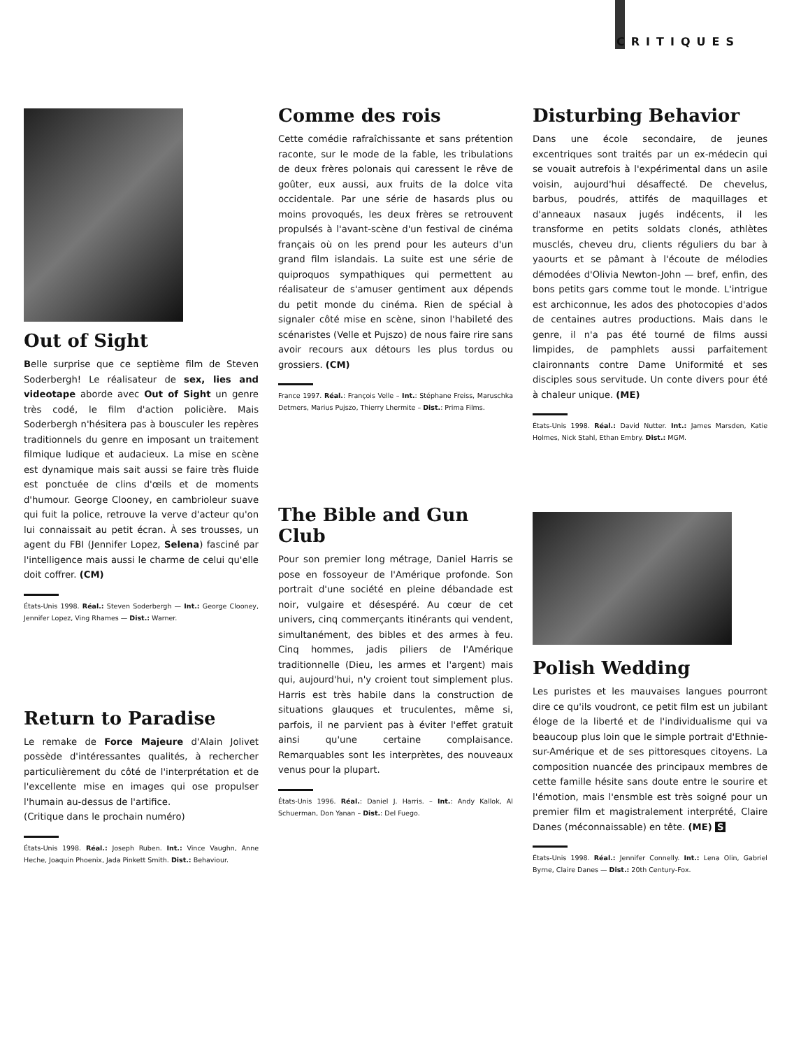CRITIQUES
Out of Sight
Belle surprise que ce septième film de Steven Soderbergh! Le réalisateur de sex, lies and videotape aborde avec Out of Sight un genre très codé, le film d'action policière. Mais Soderbergh n'hésitera pas à bousculer les repères traditionnels du genre en imposant un traitement filmique ludique et audacieux. La mise en scène est dynamique mais sait aussi se faire très fluide est ponctuée de clins d'œils et de moments d'humour. George Clooney, en cambrioleur suave qui fuit la police, retrouve la verve d'acteur qu'on lui connaissait au petit écran. À ses trousses, un agent du FBI (Jennifer Lopez, Selena) fasciné par l'intelligence mais aussi le charme de celui qu'elle doit coffrer. (CM)
États-Unis 1998. Réal.: Steven Soderbergh — Int.: George Clooney, Jennifer Lopez, Ving Rhames — Dist.: Warner.
Return to Paradise
Le remake de Force Majeure d'Alain Jolivet possède d'intéressantes qualités, à rechercher particulièrement du côté de l'interprétation et de l'excellente mise en images qui ose propulser l'humain au-dessus de l'artifice.
(Critique dans le prochain numéro)
États-Unis 1998. Réal.: Joseph Ruben. Int.: Vince Vaughn, Anne Heche, Joaquin Phoenix, Jada Pinkett Smith. Dist.: Behaviour.
Comme des rois
Cette comédie rafraîchissante et sans prétention raconte, sur le mode de la fable, les tribulations de deux frères polonais qui caressent le rêve de goûter, eux aussi, aux fruits de la dolce vita occidentale. Par une série de hasards plus ou moins provoqués, les deux frères se retrouvent propulsés à l'avant-scène d'un festival de cinéma français où on les prend pour les auteurs d'un grand film islandais. La suite est une série de quiproquos sympathiques qui permettent au réalisateur de s'amuser gentiment aux dépends du petit monde du cinéma. Rien de spécial à signaler côté mise en scène, sinon l'habileté des scénaristes (Velle et Pujszo) de nous faire rire sans avoir recours aux détours les plus tordus ou grossiers. (CM)
France 1997. Réal.: François Velle – Int.: Stéphane Freiss, Maruschka Detmers, Marius Pujszo, Thierry Lhermite – Dist.: Prima Films.
The Bible and Gun Club
Pour son premier long métrage, Daniel Harris se pose en fossoyeur de l'Amérique profonde. Son portrait d'une société en pleine débandade est noir, vulgaire et désespéré. Au cœur de cet univers, cinq commerçants itinérants qui vendent, simultanément, des bibles et des armes à feu. Cinq hommes, jadis piliers de l'Amérique traditionnelle (Dieu, les armes et l'argent) mais qui, aujourd'hui, n'y croient tout simplement plus. Harris est très habile dans la construction de situations glauques et truculentes, même si, parfois, il ne parvient pas à éviter l'effet gratuit ainsi qu'une certaine complaisance. Remarquables sont les interprètes, des nouveaux venus pour la plupart.
États-Unis 1996. Réal.: Daniel J. Harris. – Int.: Andy Kallok, Al Schuerman, Don Yanan – Dist.: Del Fuego.
Disturbing Behavior
Dans une école secondaire, de jeunes excentriques sont traités par un ex-médecin qui se vouait autrefois à l'expérimental dans un asile voisin, aujourd'hui désaffecté. De chevelus, barbus, poudrés, attifés de maquillages et d'anneaux nasaux jugés indécents, il les transforme en petits soldats clonés, athlètes musclés, cheveu dru, clients réguliers du bar à yaourts et se pâmant à l'écoute de mélodies démodées d'Olivia Newton-John — bref, enfin, des bons petits gars comme tout le monde. L'intrigue est archiconnue, les ados des photocopies d'ados de centaines autres productions. Mais dans le genre, il n'a pas été tourné de films aussi limpides, de pamphlets aussi parfaitement claironnants contre Dame Uniformité et ses disciples sous servitude. Un conte divers pour été à chaleur unique. (ME)
États-Unis 1998. Réal.: David Nutter. Int.: James Marsden, Katie Holmes, Nick Stahl, Ethan Embry. Dist.: MGM.
Polish Wedding
Les puristes et les mauvaises langues pourront dire ce qu'ils voudront, ce petit film est un jubilant éloge de la liberté et de l'individualisme qui va beaucoup plus loin que le simple portrait d'Ethnie-sur-Amérique et de ses pittoresques citoyens. La composition nuancée des principaux membres de cette famille hésite sans doute entre le sourire et l'émotion, mais l'ensmble est très soigné pour un premier film et magistralement interprété, Claire Danes (méconnaissable) en tête. (ME) S
États-Unis 1998. Réal.: Jennifer Connelly. Int.: Lena Olin, Gabriel Byrne, Claire Danes — Dist.: 20th Century-Fox.